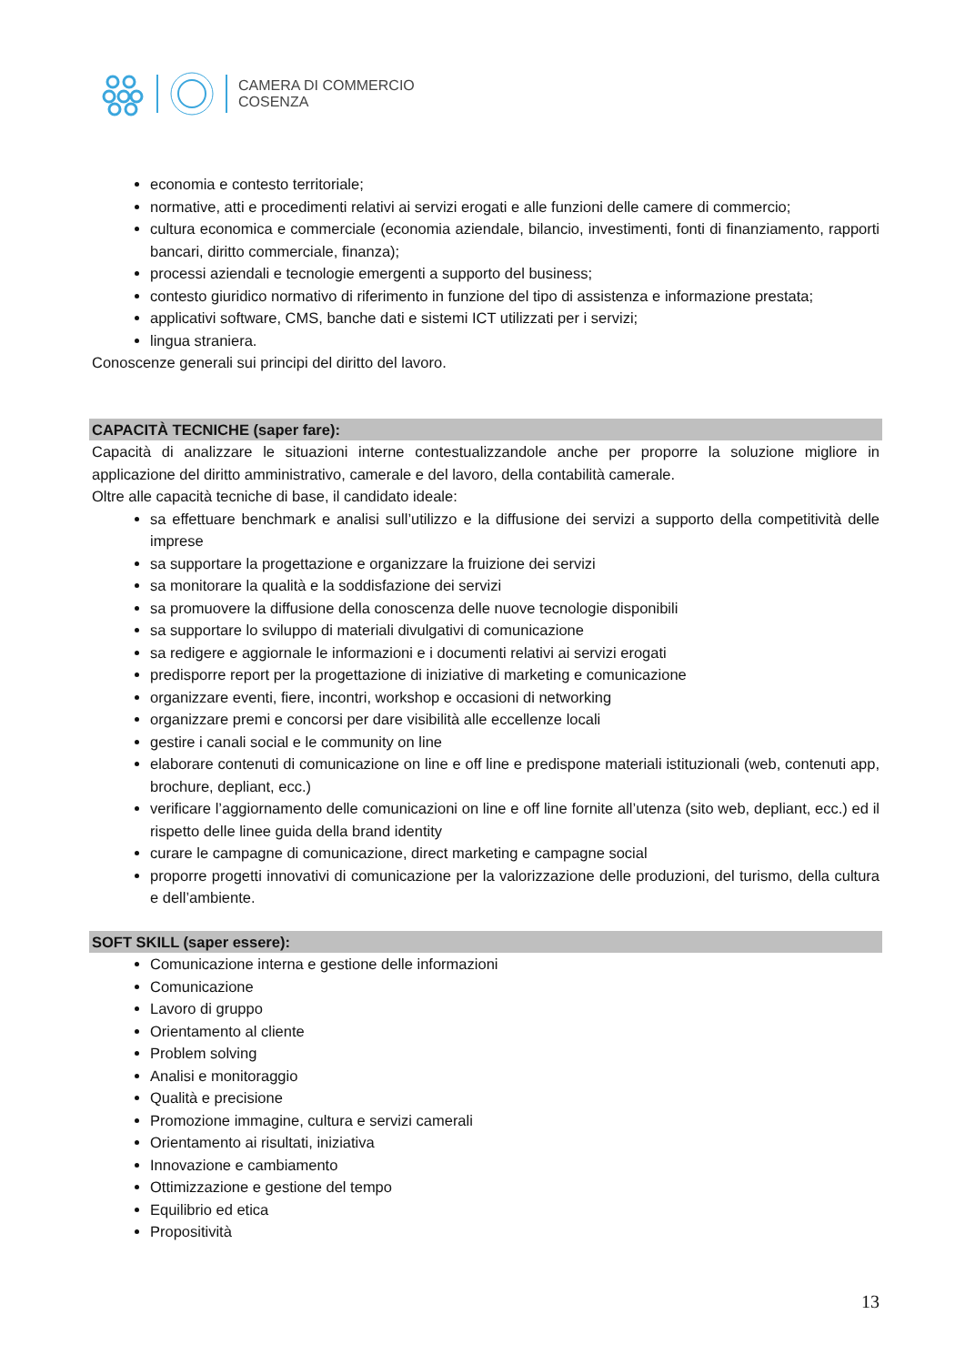CAMERA DI COMMERCIO
COSENZA
economia e contesto territoriale;
normative, atti e procedimenti relativi ai servizi erogati e alle funzioni delle camere di commercio;
cultura economica e commerciale (economia aziendale, bilancio, investimenti, fonti di finanziamento, rapporti bancari, diritto commerciale, finanza);
processi aziendali e tecnologie emergenti a supporto del business;
contesto giuridico normativo di riferimento in funzione del tipo di assistenza e informazione prestata;
applicativi software, CMS, banche dati e sistemi ICT utilizzati per i servizi;
lingua straniera.
Conoscenze generali sui principi del diritto del lavoro.
CAPACITÀ TECNICHE (saper fare):
Capacità di analizzare le situazioni interne contestualizzandole anche per proporre la soluzione migliore in applicazione del diritto amministrativo, camerale e del lavoro, della contabilità camerale.
Oltre alle capacità tecniche di base, il candidato ideale:
sa effettuare benchmark e analisi sull’utilizzo e la diffusione dei servizi a supporto della competitività delle imprese
sa supportare la progettazione e organizzare la fruizione dei servizi
sa monitorare la qualità e la soddisfazione dei servizi
sa promuovere la diffusione della conoscenza delle nuove tecnologie disponibili
sa supportare lo sviluppo di materiali divulgativi di comunicazione
sa redigere e aggiornale le informazioni e i documenti relativi ai servizi erogati
predisporre report per la progettazione di iniziative di marketing e comunicazione
organizzare eventi, fiere, incontri, workshop e occasioni di networking
organizzare premi e concorsi per dare visibilità alle eccellenze locali
gestire i canali social e le community on line
elaborare contenuti di comunicazione on line e off line e predispone materiali istituzionali (web, contenuti app, brochure, depliant, ecc.)
verificare l’aggiornamento delle comunicazioni on line e off line fornite all’utenza (sito web, depliant, ecc.) ed il rispetto delle linee guida della brand identity
curare le campagne di comunicazione, direct marketing e campagne social
proporre progetti innovativi di comunicazione per la valorizzazione delle produzioni, del turismo, della cultura e dell’ambiente.
SOFT SKILL (saper essere):
Comunicazione interna e gestione delle informazioni
Comunicazione
Lavoro di gruppo
Orientamento al cliente
Problem solving
Analisi e monitoraggio
Qualità e precisione
Promozione immagine, cultura e servizi camerali
Orientamento ai risultati, iniziativa
Innovazione e cambiamento
Ottimizzazione e gestione del tempo
Equilibrio ed etica
Propositività
13